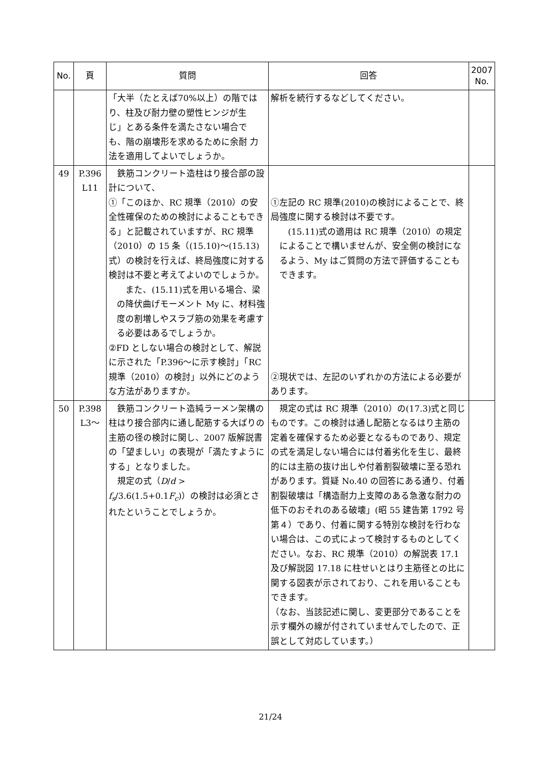| No. | 頁 | 質問 | 回答 | 2007 No. |
| --- | --- | --- | --- | --- |
| | | 「大半（たとえば70%以上）の階では り、柱及び耐力壁の塑性ヒンジが生 じ」とある条件を満たさない場合で も、階の崩壊形を求めるために余耐 力法を適用してよいでしょうか。 | 解析を続行するなどしてください。 | |
| 49 | P.396 L11 | 鉄筋コンクリート造柱はり接合部の設計について、 ①「このほか、RC 規準（2010）の安全性確保のための検討によることもできる」と記載されていますが、RC 規準（2010）の 15 条（(15.10)〜(15.13)式）の検討を行えば、終局強度に対する検討は不要と考えてよいのでしょうか。 また、(15.11)式を用いる場合、梁の降伏曲げモーメント My に、材料強度の割増しやスラブ筋の効果を考慮する必要はあるでしょうか。 ②FD としない場合の検討として、解説に示された「P.396〜に示す検討」「RC 規準（2010）の検討」以外にどのような方法がありますか。 | ①左記の RC 規準(2010)の検討によることで、終局強度に関する検討は不要です。 (15.11)式の適用は RC 規準（2010）の規定によることで構いませんが、安全側の検討になるよう、My はご質問の方法で評価することもできます。 ②現状では、左記のいずれかの方法による必要があります。 | |
| 50 | P.398 L3〜 | 鉄筋コンクリート造純ラーメン架構の柱はり接合部内に通し配筋する大ばりの主筋の径の検討に関し、2007 版解説書の「望ましい」の表現が「満たすようにする」となりました。 規定の式（ D / d > f<sub>s</sub> /3.6(1.5+0.1 F<sub>c</sub> )）の検討は必須とされたということでしょうか。 | 規定の式は RC 規準（2010）の(17.3)式と同じものです。この検討は通し配筋となるはり主筋の定着を確保するため必要となるものであり、規定の式を満足しない場合には付着劣化を生じ、最終的には主筋の抜け出しや付着割裂破壊に至る恐れがあります。質疑 No.40 の回答にある通り、付着割裂破壊は「構造耐力上支障のある急激な耐力の低下のおそれのある破壊」(昭 55 建告第 1792 号第４）であり、付着に関する特別な検討を行わない場合は、この式によって検討するものとしてください。なお、RC 規準（2010）の解説表 17.1 及び解説図 17.18 に柱せいとはり主筋径との比に関する図表が示されており、これを用いることもできます。 （なお、当該記述に関し、変更部分であることを示す欄外の線が付されていませんでしたので、正誤として対応しています。） | |
21/24